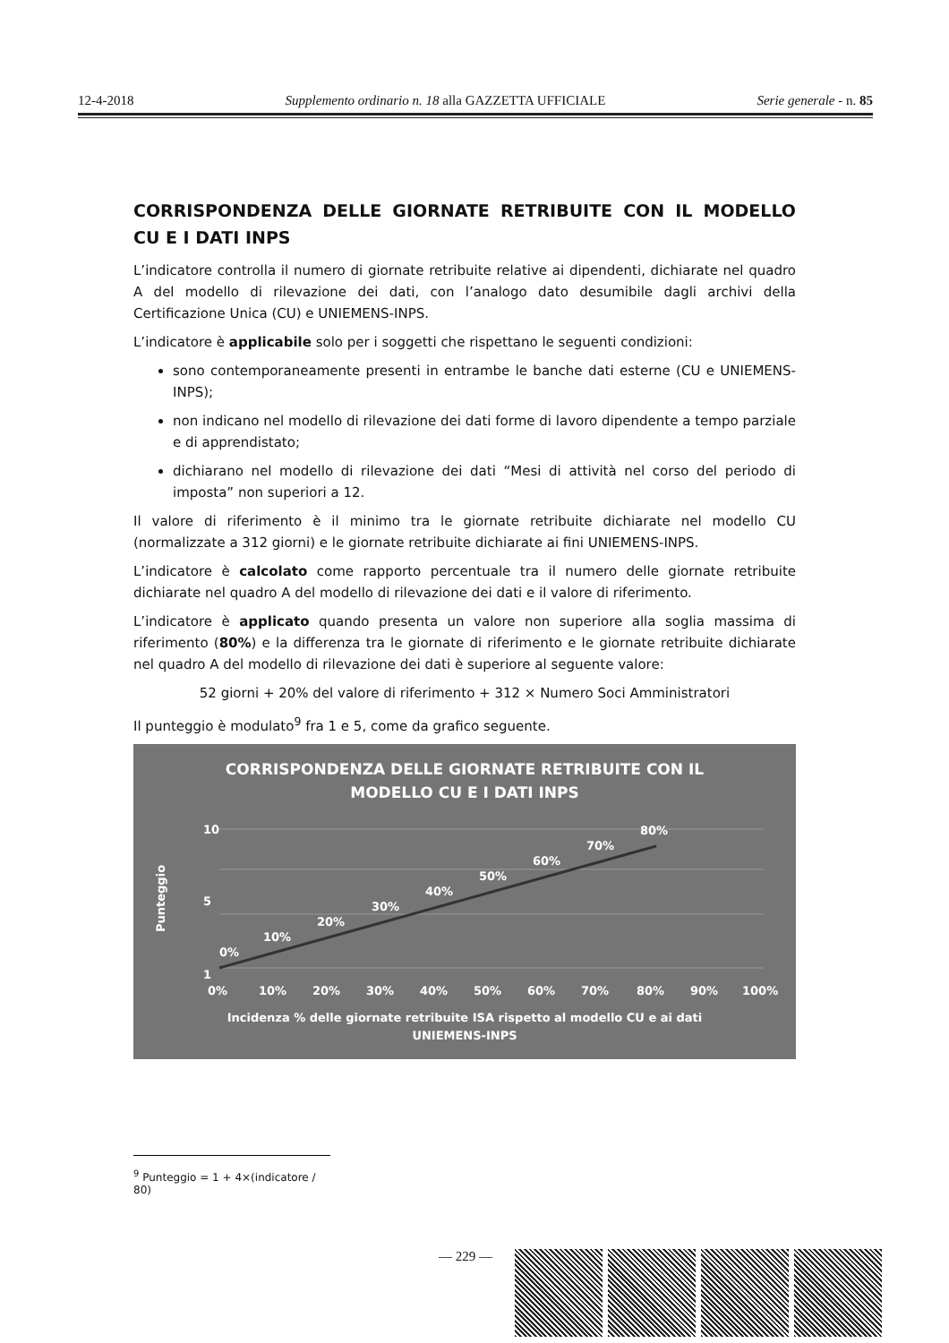12-4-2018 Supplemento ordinario n. 18 alla GAZZETTA UFFICIALE Serie generale - n. 85
CORRISPONDENZA DELLE GIORNATE RETRIBUITE CON IL MODELLO CU E I DATI INPS
L’indicatore controlla il numero di giornate retribuite relative ai dipendenti, dichiarate nel quadro A del modello di rilevazione dei dati, con l’analogo dato desumibile dagli archivi della Certificazione Unica (CU) e UNIEMENS-INPS.
L’indicatore è applicabile solo per i soggetti che rispettano le seguenti condizioni:
sono contemporaneamente presenti in entrambe le banche dati esterne (CU e UNIEMENS-INPS);
non indicano nel modello di rilevazione dei dati forme di lavoro dipendente a tempo parziale e di apprendistato;
dichiarano nel modello di rilevazione dei dati “Mesi di attività nel corso del periodo di imposta” non superiori a 12.
Il valore di riferimento è il minimo tra le giornate retribuite dichiarate nel modello CU (normalizzate a 312 giorni) e le giornate retribuite dichiarate ai fini UNIEMENS-INPS.
L’indicatore è calcolato come rapporto percentuale tra il numero delle giornate retribuite dichiarate nel quadro A del modello di rilevazione dei dati e il valore di riferimento.
L’indicatore è applicato quando presenta un valore non superiore alla soglia massima di riferimento (80%) e la differenza tra le giornate di riferimento e le giornate retribuite dichiarate nel quadro A del modello di rilevazione dei dati è superiore al seguente valore:
52 giorni + 20% del valore di riferimento + 312 × Numero Soci Amministratori
Il punteggio è modulato<sup>9</sup> fra 1 e 5, come da grafico seguente.
CORRISPONDENZA DELLE GIORNATE RETRIBUITE CON IL
MODELLO CU E I DATI INPS
10
1
5
Punteggio
0%
10%
20%
30%
40%
50%
60%
70%
80%
0%
10%
20%
30%
40%
50%
60%
70%
80%
90%
100%
Incidenza % delle giornate retribuite ISA rispetto al modello CU e ai dati
UNIEMENS-INPS
<sup>9</sup> Punteggio = 1 + 4×(indicatore / 80)
— 229 —